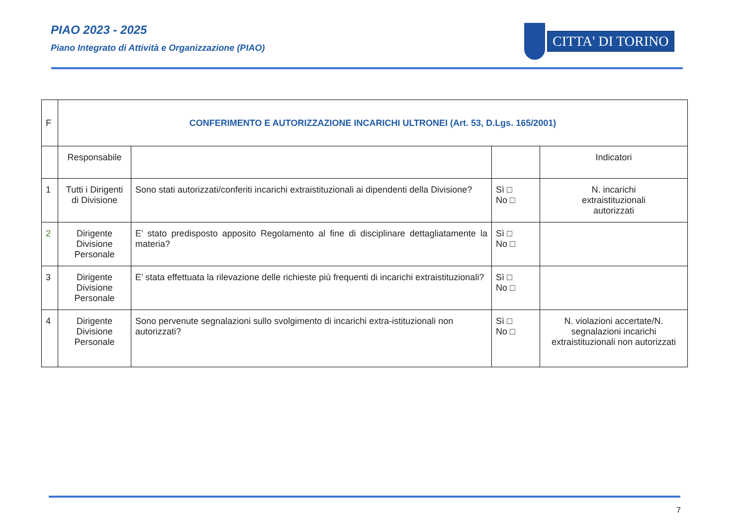PIAO 2023 - 2025
Piano Integrato di Attività e Organizzazione (PIAO)
CITTA' DI TORINO
| F | CONFERIMENTO E AUTORIZZAZIONE INCARICHI ULTRONEI (Art. 53, D.Lgs. 165/2001) | | | |
| | Responsabile | | | Indicatori |
| 1 | Tutti i Dirigenti di Divisione | Sono stati autorizzati/conferiti incarichi extraistituzionali ai dipendenti della Divisione? | Sì □ No □ | N. incarichi extraistituzionali autorizzati |
| 2 | Dirigente Divisione Personale | E’ stato predisposto apposito Regolamento al fine di disciplinare dettagliatamente la materia? | Sì □ No □ | |
| 3 | Dirigente Divisione Personale | E’ stata effettuata la rilevazione delle richieste più frequenti di incarichi extraistituzionali? | Sì □ No □ | |
| 4 | Dirigente Divisione Personale | Sono pervenute segnalazioni sullo svolgimento di incarichi extra-istituzionali non autorizzati? | Sì □ No □ | N. violazioni accertate/N. segnalazioni incarichi extraistituzionali non autorizzati |
7